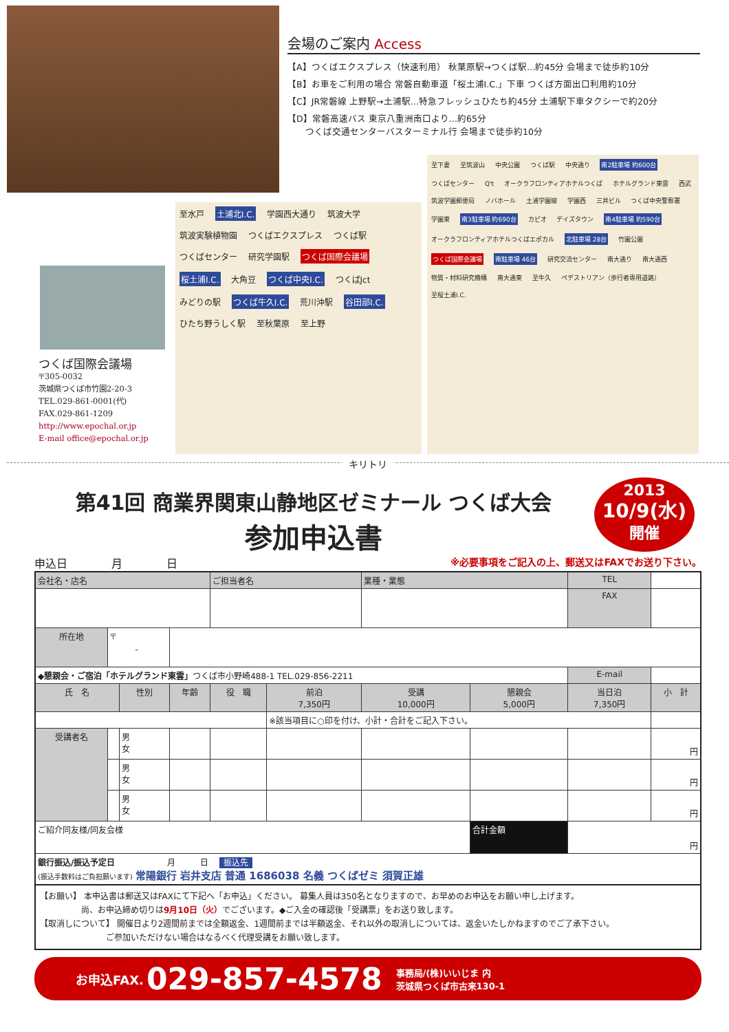会場のご案内 Access
【A】つくばエクスプレス（快速利用） 秋葉原駅→つくば駅…約45分 会場まで徒歩約10分
【B】お車をご利用の場合 常磐自動車道「桜土浦I.C.」下車 つくば方面出口利用約10分
【C】JR常磐線 上野駅→土浦駅…特急フレッシュひたち約45分 土浦駅下車タクシーで約20分
【D】常磐高速バス 東京八重洲南口より…約65分
　　つくば交通センターバスターミナル行 会場まで徒歩約10分
つくば国際会議場
〒305-0032
茨城県つくば市竹園2-20-3
TEL.029-861-0001(代)
FAX.029-861-1209
http://www.epochal.or.jp
E-mail office@epochal.or.jp
至水戸 土浦北I.C. 学園西大通り 筑波大学 筑波実験植物園 つくばエクスプレス つくば駅 つくばセンター 研究学園駅 つくば国際会議場 桜土浦I.C. 大角豆 つくば中央I.C. つくばJct みどりの駅 つくば牛久I.C. 荒川沖駅 谷田部I.C. ひたち野うしく駅 至秋葉原 至上野
至下妻 至筑波山 中央公園 つくば駅 中央通り 南2駐車場 約600台 つくばセンター Q't オークラフロンティアホテルつくば ホテルグランド東雲 西武 筑波学園郵便局 ノバホール 土浦学園線 学園西 三井ビル つくば中央警察署 学園東 南3駐車場 約690台 カピオ デイズタウン 南4駐車場 約590台 オークラフロンティアホテルつくばエポカル 北駐車場 28台 竹園公園 つくば国際会議場 南駐車場 46台 研究交流センター 南大通り 南大通西 物質・材料研究機構 南大通東 至牛久 ペデストリアン（歩行者専用道路） 至桜土浦I.C.
キリトリ
第41回 商業界関東山静地区ゼミナール つくば大会
参加申込書
2013
10/9(水)
開催
申込日　　　　月　　　　日 ※必要事項をご記入の上、郵送又はFAXでお送り下さい。
| 会社名・店名 | | | | ご担当者名 | | 業種・業態 | | TEL | |
| | | | | | | | | FAX | |
| 所在地 | 〒 - | | | | | | | | |
| ◆懇親会・ご宿泊「ホテルグランド東雲」 つくば市小野崎488-1 TEL.029-856-2211 | | | | | | | | E-mail | |
| 氏 名 | | 性別 | 年齢 | 役 職 | 前泊 7,350円 | 受講 10,000円 | 懇親会 5,000円 | 当日泊 7,350円 | 小 計 |
| | | | | | ※該当項目に○印を付け、小計・合計をご記入下さい。 | | | | |
| 受講者名 | | 男 女 | | | | | | | 円 |
| | | 男 女 | | | | | | | 円 |
| | | 男 女 | | | | | | | 円 |
| ご紹介同友様/同友会様 | | | | | | | 合計金額 | 円 | |
| 銀行振込/振込予定日 月 日 振込先 (振込手数料はご負担願います) 常陽銀行 岩井支店 普通 1686038 名義 つくばゼミ 須賀正雄 | | | | | | | | | |
【お願い】 本申込書は郵送又はFAXにて下記へ「お申込」ください。 募集人員は350名となりますので、お早めのお申込をお願い申し上げます。
　　　　　尚、お申込締め切りは9月10日（火）でございます。◆ご入金の確認後「受講票」をお送り致します。
【取消しについて】 開催日より2週間前までは全額返金、1週間前までは半額返金、それ以外の取消しについては、返金いたしかねますのでご了承下さい。
　　　　　　　　ご参加いただけない場合はなるべく代理受講をお願い致します。
お申込FAX. 029-857-4578 事務局/(株)いいじま 内
茨城県つくば市古来130-1